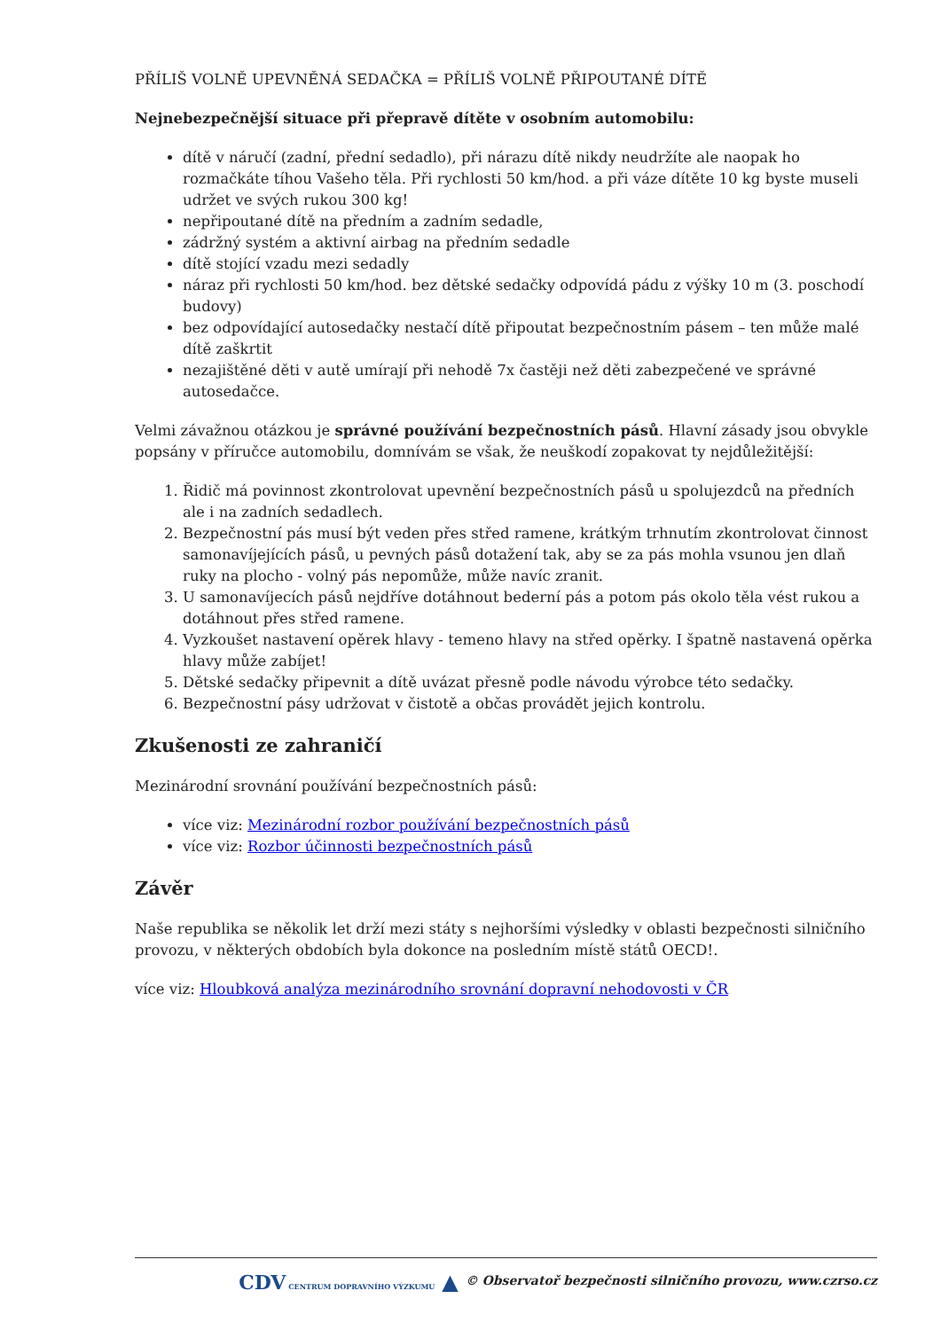PŘÍLIŠ VOLNĚ UPEVNĚNÁ SEDAČKA = PŘÍLIŠ VOLNĚ PŘIPOUTANÉ DÍTĚ
Nejnebezpečnější situace při přepravě dítěte v osobním automobilu:
dítě v náručí (zadní, přední sedadlo), při nárazu dítě nikdy neudržíte ale naopak ho rozmačkáte tíhou Vašeho těla. Při rychlosti 50 km/hod. a při váze dítěte 10 kg byste museli udržet ve svých rukou 300 kg!
nepřipoutané dítě na předním a zadním sedadle,
zádržný systém a aktivní airbag na předním sedadle
dítě stojící vzadu mezi sedadly
náraz při rychlosti 50 km/hod. bez dětské sedačky odpovídá pádu z výšky 10 m (3. poschodí budovy)
bez odpovídající autosedačky nestačí dítě připoutat bezpečnostním pásem – ten může malé dítě zaškrtit
nezajištěné děti v autě umírají při nehodě 7x častěji než děti zabezpečené ve správné autosedačce.
Velmi závažnou otázkou je správné používání bezpečnostních pásů. Hlavní zásady jsou obvykle popsány v příručce automobilu, domnívám se však, že neuškodí zopakovat ty nejdůležitější:
1. Řidič má povinnost zkontrolovat upevnění bezpečnostních pásů u spolujezdců na předních ale i na zadních sedadlech.
2. Bezpečnostní pás musí být veden přes střed ramene, krátkým trhnutím zkontrolovat činnost samonavíjejících pásů, u pevných pásů dotažení tak, aby se za pás mohla vsunou jen dlaň ruky na plocho - volný pás nepomůže, může navíc zranit.
3. U samonavíjecích pásů nejdříve dotáhnout bederní pás a potom pás okolo těla vést rukou a dotáhnout přes střed ramene.
4. Vyzkoušet nastavení opěrek hlavy - temeno hlavy na střed opěrky. I špatně nastavená opěrka hlavy může zabíjet!
5. Dětské sedačky připevnit a dítě uvázat přesně podle návodu výrobce této sedačky.
6. Bezpečnostní pásy udržovat v čistotě a občas provádět jejich kontrolu.
Zkušenosti ze zahraničí
Mezinárodní srovnání používání bezpečnostních pásů:
více viz: Mezinárodní rozbor používání bezpečnostních pásů
více viz: Rozbor účinnosti bezpečnostních pásů
Závěr
Naše republika se několik let drží mezi státy s nejhoršími výsledky v oblasti bezpečnosti silničního provozu, v některých obdobích byla dokonce na posledním místě států OECD!.
více viz: Hloubková analýza mezinárodního srovnání dopravní nehodovosti v ČR
CDV CENTRUM DOPRAVNÍHO VÝZKUMU ▲ © Observatoř bezpečnosti silničního provozu, www.czrso.cz